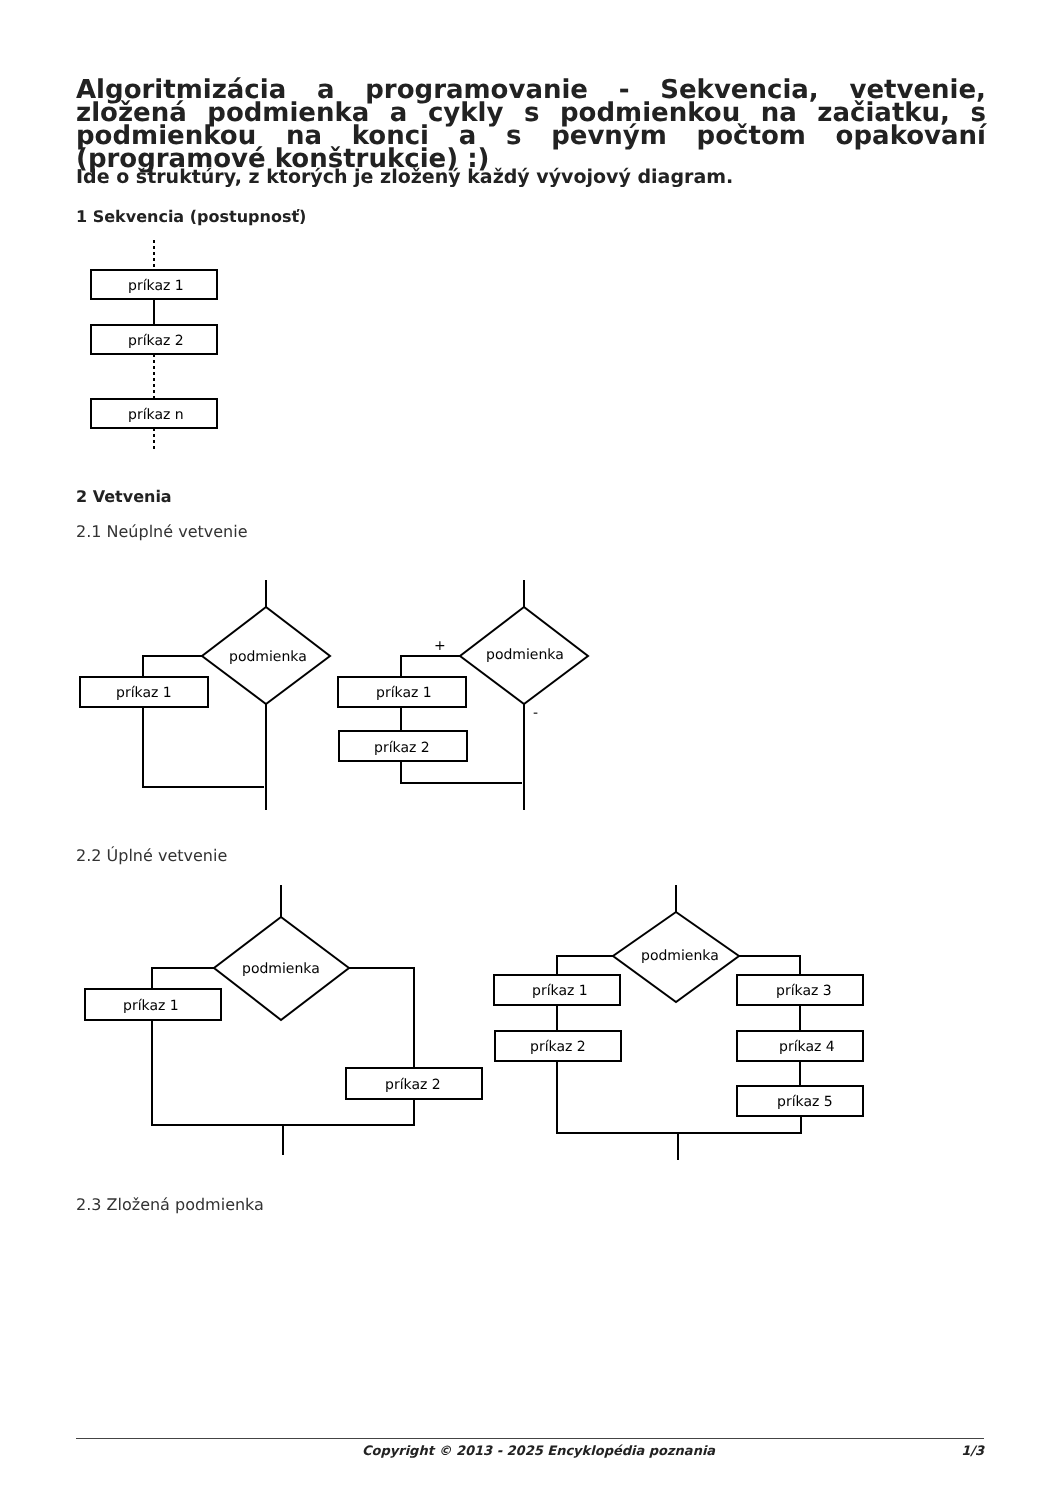Algoritmizácia a programovanie - Sekvencia, vetvenie, zložená podmienka a cykly s podmienkou na začiatku, s podmienkou na konci a s pevným počtom opakovaní (programové konštrukcie) :)
Ide o štruktúry, z ktorých je zložený každý vývojový diagram.
1 Sekvencia (postupnosť)
príkaz 1
príkaz 2
príkaz n
2 Vetvenia
2.1 Neúplné vetvenie
podmienka
príkaz 1
podmienka
príkaz 1
príkaz 2
+
-
2.2 Úplné vetvenie
podmienka
príkaz 1
príkaz 2
podmienka
príkaz 1
príkaz 2
príkaz 3
príkaz 4
príkaz 5
2.3 Zložená podmienka
Copyright © 2013 - 2025 Encyklopédia poznania 1/3